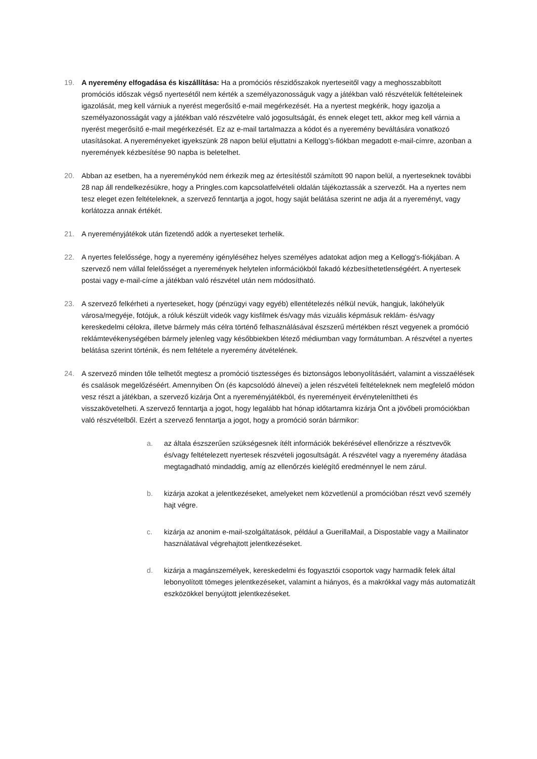19. A nyeremény elfogadása és kiszállítása: Ha a promóciós részidőszakok nyerteseitől vagy a meghosszabbított promóciós időszak végső nyertesétől nem kérték a személyazonosságuk vagy a játékban való részvételük feltételeinek igazolását, meg kell várniuk a nyerést megerősítő e-mail megérkezését. Ha a nyertest megkérik, hogy igazolja a személyazonosságát vagy a játékban való részvételre való jogosultságát, és ennek eleget tett, akkor meg kell várnia a nyerést megerősítő e-mail megérkezését. Ez az e-mail tartalmazza a kódot és a nyeremény beváltására vonatkozó utasításokat. A nyereményeket igyekszünk 28 napon belül eljuttatni a Kellogg’s-fiókban megadott e-mail-címre, azonban a nyeremények kézbesítése 90 napba is beletelhet.
20. Abban az esetben, ha a nyereménykód nem érkezik meg az értesítéstől számított 90 napon belül, a nyerteseknek további 28 nap áll rendelkezésükre, hogy a Pringles.com kapcsolatfelvételi oldalán tájékoztassák a szervezőt. Ha a nyertes nem tesz eleget ezen feltételeknek, a szervező fenntartja a jogot, hogy saját belátása szerint ne adja át a nyereményt, vagy korlátozza annak értékét.
21. A nyereményjátékok után fizetendő adók a nyerteseket terhelik.
22. A nyertes felelőssége, hogy a nyeremény igényléséhez helyes személyes adatokat adjon meg a Kellogg's-fiókjában. A szervező nem vállal felelősséget a nyeremények helytelen információkból fakadó kézbesíthetetlenségéért. A nyertesek postai vagy e-mail-címe a játékban való részvétel után nem módosítható.
23. A szervező felkérheti a nyerteseket, hogy (pénzügyi vagy egyéb) ellentételezés nélkül nevük, hangjuk, lakóhelyük városa/megyéje, fotójuk, a róluk készült videók vagy kisfilmek és/vagy más vizuális képmásuk reklám- és/vagy kereskedelmi célokra, illetve bármely más célra történő felhasználásával észszerű mértékben részt vegyenek a promóció reklámtevékenységében bármely jelenleg vagy későbbiekben létező médiumban vagy formátumban. A részvétel a nyertes belátása szerint történik, és nem feltétele a nyeremény átvételének.
24. A szervező minden tőle telhetőt megtesz a promóció tisztességes és biztonságos lebonyolításáért, valamint a visszaélések és csalások megelőzéséért. Amennyiben Ön (és kapcsolódó álnevei) a jelen részvételi feltételeknek nem megfelelő módon vesz részt a játékban, a szervező kizárja Önt a nyereményjátékból, és nyereményeit érvényteleníttheti és visszakövetelheti. A szervező fenntartja a jogot, hogy legalább hat hónap időtartamra kizárja Önt a jövőbeli promóciókban való részvételből. Ezért a szervező fenntartja a jogot, hogy a promóció során bármikor:
a. az általa észszerűen szükségesnek ítélt információk bekérésével ellenőrizze a résztvevők és/vagy feltételezett nyertesek részvételi jogosultságát. A részvétel vagy a nyeremény átadása megtagadható mindaddig, amíg az ellenőrzés kielégítő eredménnyel le nem zárul.
b. kizárja azokat a jelentkezéseket, amelyeket nem közvetlenül a promócióban részt vevő személy hajt végre.
c. kizárja az anonim e-mail-szolgáltatások, például a GuerillaMail, a Dispostable vagy a Mailinator használatával végrehajtott jelentkezéseket.
d. kizárja a magánszemélyek, kereskedelmi és fogyasztói csoportok vagy harmadik felek által lebonyolított tömeges jelentkezéseket, valamint a hiányos, és a makrókkal vagy más automatizált eszközökkel benyújtott jelentkezéseket.